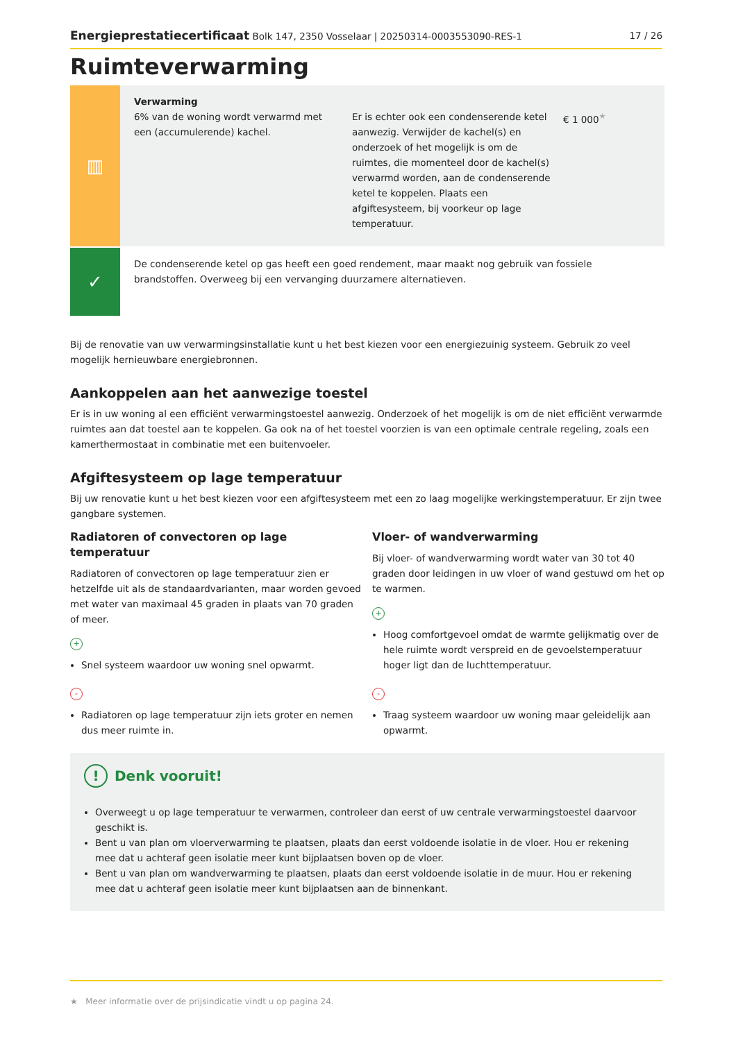Energieprestatiecertificaat Bolk 147, 2350 Vosselaar | 20250314-0003553090-RES-1 17 / 26
Ruimteverwarming
▥
Verwarming
6% van de woning wordt verwarmd met een (accumulerende) kachel.
Er is echter ook een condenserende ketel aanwezig. Verwijder de kachel(s) en onderzoek of het mogelijk is om de ruimtes, die momenteel door de kachel(s) verwarmd worden, aan de condenserende ketel te koppelen. Plaats een afgiftesysteem, bij voorkeur op lage temperatuur.
€ 1 000<sup>★</sup>
✓
De condenserende ketel op gas heeft een goed rendement, maar maakt nog gebruik van fossiele brandstoffen. Overweeg bij een vervanging duurzamere alternatieven.
Bij de renovatie van uw verwarmingsinstallatie kunt u het best kiezen voor een energiezuinig systeem. Gebruik zo veel mogelijk hernieuwbare energiebronnen.
Aankoppelen aan het aanwezige toestel
Er is in uw woning al een efficiënt verwarmingstoestel aanwezig. Onderzoek of het mogelijk is om de niet efficiënt verwarmde ruimtes aan dat toestel aan te koppelen. Ga ook na of het toestel voorzien is van een optimale centrale regeling, zoals een kamerthermostaat in combinatie met een buitenvoeler.
Afgiftesysteem op lage temperatuur
Bij uw renovatie kunt u het best kiezen voor een afgiftesysteem met een zo laag mogelijke werkingstemperatuur. Er zijn twee gangbare systemen.
Radiatoren of convectoren op lage temperatuur
Radiatoren of convectoren op lage temperatuur zien er hetzelfde uit als de standaardvarianten, maar worden gevoed met water van maximaal 45 graden in plaats van 70 graden of meer.
+
Snel systeem waardoor uw woning snel opwarmt.
-
Radiatoren op lage temperatuur zijn iets groter en nemen dus meer ruimte in.
Vloer- of wandverwarming
Bij vloer- of wandverwarming wordt water van 30 tot 40 graden door leidingen in uw vloer of wand gestuwd om het op te warmen.
+
Hoog comfortgevoel omdat de warmte gelijkmatig over de hele ruimte wordt verspreid en de gevoelstemperatuur hoger ligt dan de luchttemperatuur.
-
Traag systeem waardoor uw woning maar geleidelijk aan opwarmt.
! Denk vooruit!
Overweegt u op lage temperatuur te verwarmen, controleer dan eerst of uw centrale verwarmingstoestel daarvoor geschikt is.
Bent u van plan om vloerverwarming te plaatsen, plaats dan eerst voldoende isolatie in de vloer. Hou er rekening mee dat u achteraf geen isolatie meer kunt bijplaatsen boven op de vloer.
Bent u van plan om wandverwarming te plaatsen, plaats dan eerst voldoende isolatie in de muur. Hou er rekening mee dat u achteraf geen isolatie meer kunt bijplaatsen aan de binnenkant.
★ Meer informatie over de prijsindicatie vindt u op pagina 24.